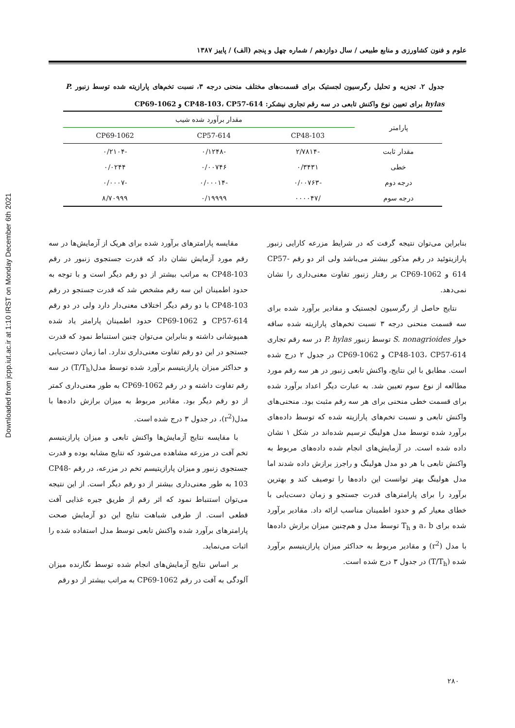Downloaded from jcpp.iut.ac.ir at 1:10 IRST on Monday December 6th 2021
علوم و فنون کشاورزی و منابع طبیعی / سال دوازدهم / شماره چهل و پنجم (الف) / پاییز ۱۳۸۷
جدول ۲. تجزیه و تحلیل رگرسیون لجستیک برای قسمت‌های مختلف منحنی درجه ۳، نسبت تخم‌های پارازیته شده توسط زنبور P. hylas برای تعیین نوع واکنش تابعی در سه رقم تجاری نیشکر: CP48-103، CP57-614 و CP69-1062
| پارامتر | مقدار برآورد شده شیب | | |
| --- | --- | --- | --- |
| | CP48-103 | CP57-614 | CP69-1062 |
| مقدار ثابت | -۲/۷۸۱۴ | -۰/۱۲۴۸ | -۰/۲۱۰۴ |
| خطی | ۰/۳۴۳۱ | ۰/۰۰۷۴۶ | ۰/۰۲۴۴ |
| درجه دوم | -۰/۰۰۷۶۳ | -۰/۰۰۰۱۴ | -۰/۰۰۰۷ |
| درجه سوم | /۰۰۰۰۴۷ | ۰/۱۹۹۹۹ | ۸/۷۰۹۹۹ |
بنابراین می‌توان نتیجه گرفت که در شرایط مزرعه کارایی زنبور پارازیتوئید در رقم مذکور بیشتر می‌باشد ولی اثر دو رقم CP57-614 و CP69-1062 بر رفتار زنبور تفاوت معنی‌داری را نشان نمی‌دهد.
نتایج حاصل از رگرسیون لجستیک و مقادیر برآورد شده برای سه قسمت منحنی درجه ۳ نسبت تخم‌های پارازیته شده ساقه خوار S. nonagrioides توسط زنبور P. hylas در سه رقم تجاری CP48-103، CP57-614 و CP69-1062 در جدول ۲ درج شده است. مطابق با این نتایج، واکنش تابعی زنبور در هر سه رقم مورد مطالعه از نوع سوم تعیین شد. به عبارت دیگر اعداد برآورد شده برای قسمت خطی منحنی برای هر سه رقم مثبت بود. منحنی‌های واکنش تابعی و نسبت تخم‌های پارازیته شده که توسط داده‌های برآورد شده توسط مدل هولینگ ترسیم شده‌اند در شکل ۱ نشان داده شده است. در آزمایش‌های انجام شده داده‌های مربوط به واکنش تابعی با هر دو مدل هولینگ و راجرز برازش داده شدند اما مدل هولینگ بهتر توانست این داده‌ها را توصیف کند و بهترین برآورد را برای پارامترهای قدرت جستجو و زمان دست‌یابی با خطای معیار کم و حدود اطمینان مناسب ارائه داد. مقادیر برآورد شده برای a، b و T<sub>h</sub> توسط مدل و هم‌چنین میزان برازش داده‌ها با مدل (r<sup>2</sup>) و مقادیر مربوط به حداکثر میزان پارازیتیسم برآورد شده (T/T<sub>h</sub>) در جدول ۳ درج شده است.
مقایسه پارامترهای برآورد شده برای هریک از آزمایش‌ها در سه رقم مورد آزمایش نشان داد که قدرت جستجوی زنبور در رقم CP48-103 به مراتب بیشتر از دو رقم دیگر است و با توجه به حدود اطمینان این سه رقم مشخص شد که قدرت جستجو در رقم CP48-103 با دو رقم دیگر اختلاف معنی‌دار دارد ولی در دو رقم CP57-614 و CP69-1062 حدود اطمینان پارامتر یاد شده همپوشانی داشته و بنابراین می‌توان چنین استنباط نمود که قدرت جستجو در این دو رقم تفاوت معنی‌داری ندارد. اما زمان دست‌یابی و حداکثر میزان پارازیتیسم برآورد شده توسط مدل(T/T<sub>h</sub>) در سه رقم تفاوت داشته و در رقم CP69-1062 به طور معنی‌داری کمتر از دو رقم دیگر بود. مقادیر مربوط به میزان برازش داده‌ها با مدل(r<sup>2</sup>)، در جدول ۳ درج شده است.
با مقایسه نتایج آزمایش‌ها واکنش تابعی و میزان پارازیتیسم تخم آفت در مزرعه مشاهده می‌شود که نتایج مشابه بوده و قدرت جستجوی زنبور و میزان پارازیتیسم تخم در مزرعه، در رقم CP48-103 به طور معنی‌داری بیشتر از دو رقم دیگر است. از این نتیجه می‌توان استنباط نمود که اثر رقم از طریق جیره غذایی آفت قطعی است. از طرفی شباهت نتایج این دو آزمایش صحت پارامترهای برآورد شده واکنش تابعی توسط مدل استفاده شده را اثبات می‌نماید.
بر اساس نتایج آزمایش‌های انجام شده توسط نگارنده میزان آلودگی به آفت در رقم CP69-1062 به مراتب بیشتر از دو رقم
۲۸۰